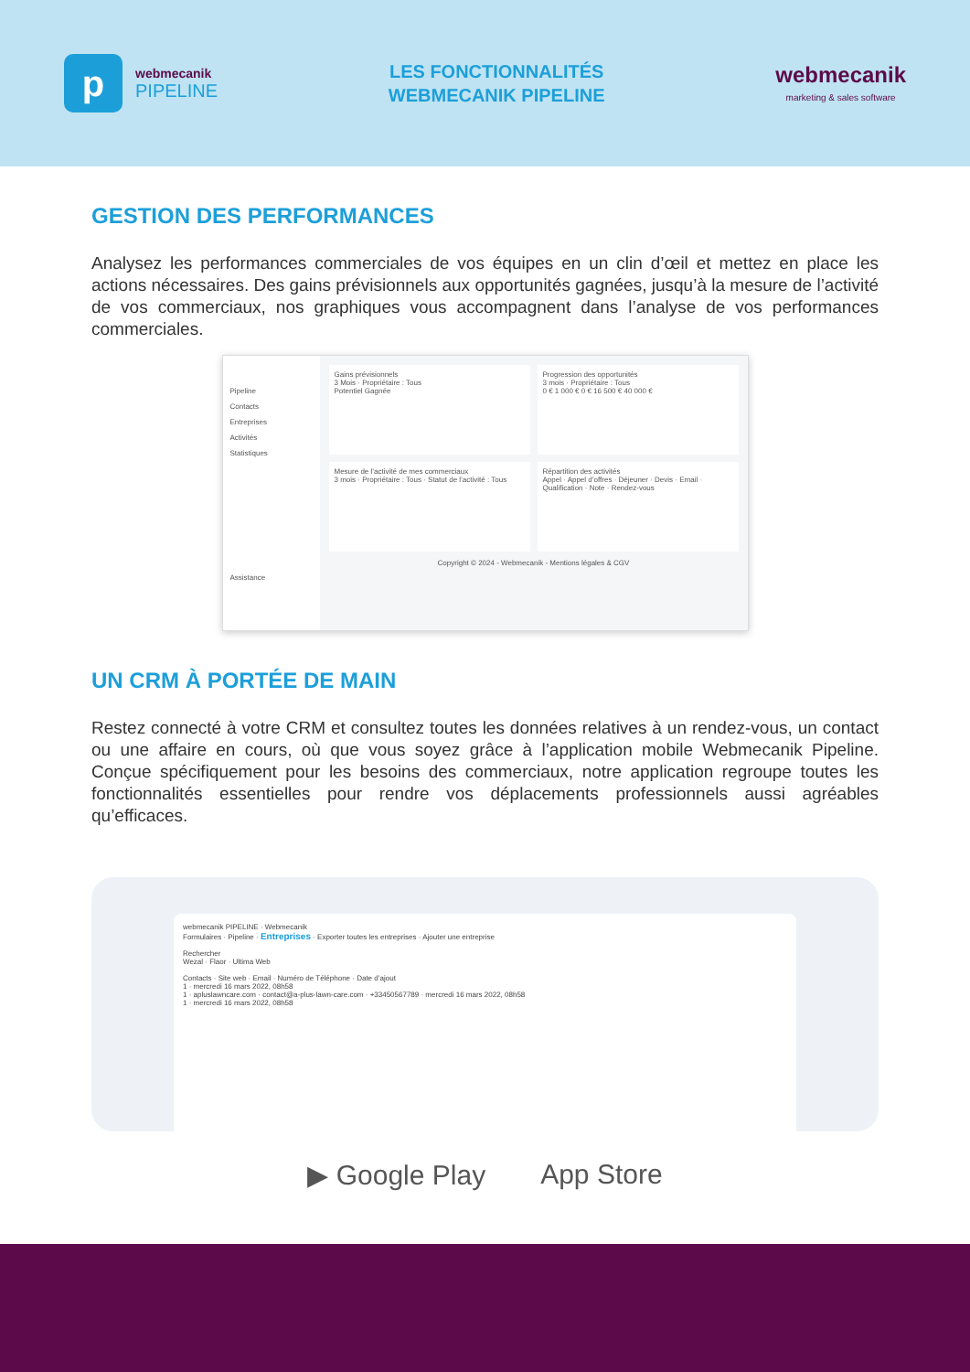p
webmecanik
PIPELINE
LES FONCTIONNALITÉS
WEBMECANIK PIPELINE
webmecanik
marketing & sales software
GESTION DES PERFORMANCES
Analysez les performances commerciales de vos équipes en un clin d’œil et mettez en place les actions nécessaires. Des gains prévisionnels aux opportunités gagnées, jusqu’à la mesure de l’activité de vos commerciaux, nos graphiques vous accompagnent dans l’analyse de vos performances commerciales.
Pipeline
Contacts
Entreprises
Activités
Statistiques
Assistance
Gains prévisionnels
3 Mois · Propriétaire : Tous
Potentiel Gagnée
Progression des opportunités
3 mois · Propriétaire : Tous
0 € 1 000 € 0 € 16 500 € 40 000 €
Mesure de l’activité de mes commerciaux
3 mois · Propriétaire : Tous · Statut de l’activité : Tous
Répartition des activités
Appel · Appel d’offres · Déjeuner · Devis · Email · Qualification · Note · Rendez-vous
Copyright © 2024 - Webmecanik - Mentions légales & CGV
UN CRM À PORTÉE DE MAIN
Restez connecté à votre CRM et consultez toutes les données relatives à un rendez-vous, un contact ou une affaire en cours, où que vous soyez grâce à l’application mobile Webmecanik Pipeline. Conçue spécifiquement pour les besoins des commerciaux, notre application regroupe toutes les fonctionnalités essentielles pour rendre vos déplacements professionnels aussi agréables qu’efficaces.
webmecanik PIPELINE · Webmecanik
Formulaires · Pipeline · Entreprises · Exporter toutes les entreprises · Ajouter une entreprise
Rechercher
Wezal · Flaor · Ultima Web
Contacts · Site web · Email · Numéro de Téléphone · Date d’ajout
1 · mercredi 16 mars 2022, 08h58
1 · apluslawncare.com · contact@a-plus-lawn-care.com · +33450567789 · mercredi 16 mars 2022, 08h58
1 · mercredi 16 mars 2022, 08h58
▶ Google Play App Store